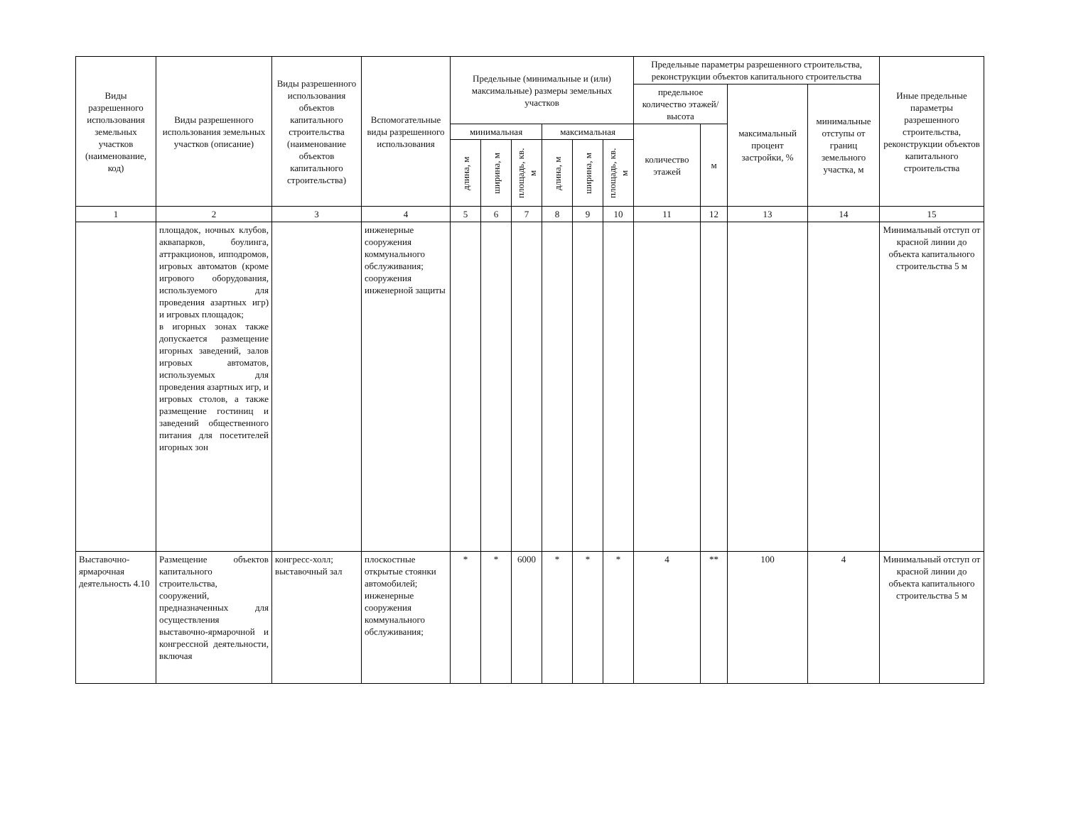| Виды разрешенного использования земельных участков (наименование, код) | Виды разрешенного использования земельных участков (описание) | Виды разрешенного использования объектов капитального строительства (наименование объектов капитального строительства) | Вспомогательные виды разрешенного использования | Предельные (минимальные и (или) максимальные) размеры земельных участков | | | | | | Предельные параметры разрешенного строительства, реконструкции объектов капитального строительства | | | | Иные предельные параметры разрешенного строительства, реконструкции объектов капитального строительства |
| --- | --- | --- | --- | --- | --- | --- | --- | --- | --- | --- | --- | --- | --- | --- |
| | | | | | | | | | | предельное количество этажей/высота | | максимальный процент застройки, % | минимальные отступы от границ земельного участка, м | |
| | | | | минимальная | | | максимальная | | | количество этажей | м | | | |
| | | | | длина, м | ширина, м | площадь, кв. м | длина, м | ширина, м | площадь, кв. м | | | | | |
| 1 | 2 | 3 | 4 | 5 | 6 | 7 | 8 | 9 | 10 | 11 | 12 | 13 | 14 | 15 |
| | площадок, ночных клубов, аквапарков, боулинга, аттракционов, ипподромов, игровых автоматов (кроме игрового оборудования, используемого для проведения азартных игр) и игровых площадок; в игорных зонах также допускается размещение игорных заведений, залов игровых автоматов, используемых для проведения азартных игр, и игровых столов, а также размещение гостиниц и заведений общественного питания для посетителей игорных зон | | инженерные сооружения коммунального обслуживания; сооружения инженерной защиты | | | | | | | | | | | Минимальный отступ от красной линии до объекта капитального строительства 5 м |
| Выставочно-ярмарочная деятельность 4.10 | Размещение объектов капитального строительства, сооружений, предназначенных для осуществления выставочно-ярмарочной и конгрессной деятельности, включая | конгресс-холл; выставочный зал | плоскостные открытые стоянки автомобилей; инженерные сооружения коммунального обслуживания; | * | * | 6000 | * | * | * | 4 | ** | 100 | 4 | Минимальный отступ от красной линии до объекта капитального строительства 5 м |